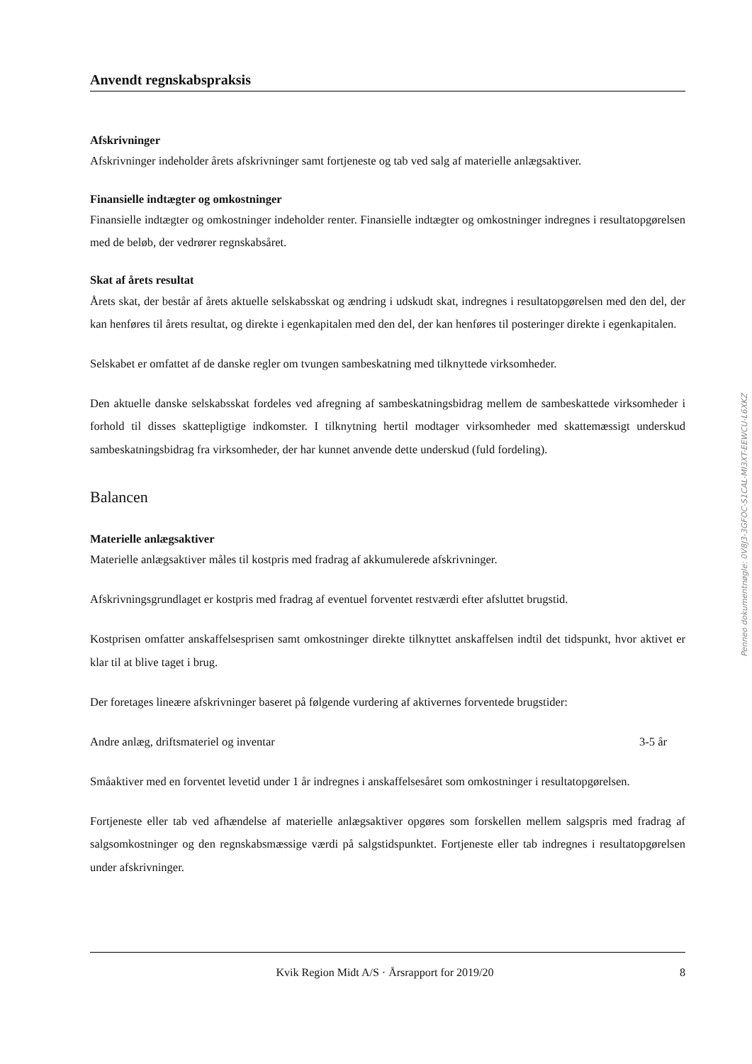Anvendt regnskabspraksis
Afskrivninger
Afskrivninger indeholder årets afskrivninger samt fortjeneste og tab ved salg af materielle anlægsaktiver.
Finansielle indtægter og omkostninger
Finansielle indtægter og omkostninger indeholder renter. Finansielle indtægter og omkostninger indregnes i resultatopgørelsen med de beløb, der vedrører regnskabsåret.
Skat af årets resultat
Årets skat, der består af årets aktuelle selskabsskat og ændring i udskudt skat, indregnes i resultatopgørelsen med den del, der kan henføres til årets resultat, og direkte i egenkapitalen med den del, der kan henføres til posteringer direkte i egenkapitalen.
Selskabet er omfattet af de danske regler om tvungen sambeskatning med tilknyttede virksomheder.
Den aktuelle danske selskabsskat fordeles ved afregning af sambeskatningsbidrag mellem de sambeskattede virksomheder i forhold til disses skattepligtige indkomster. I tilknytning hertil modtager virksomheder med skattemæssigt underskud sambeskatningsbidrag fra virksomheder, der har kunnet anvende dette underskud (fuld fordeling).
Balancen
Materielle anlægsaktiver
Materielle anlægsaktiver måles til kostpris med fradrag af akkumulerede afskrivninger.
Afskrivningsgrundlaget er kostpris med fradrag af eventuel forventet restværdi efter afsluttet brugstid.
Kostprisen omfatter anskaffelsesprisen samt omkostninger direkte tilknyttet anskaffelsen indtil det tidspunkt, hvor aktivet er klar til at blive taget i brug.
Der foretages lineære afskrivninger baseret på følgende vurdering af aktivernes forventede brugstider:
Andre anlæg, driftsmateriel og inventar 3-5 år
Småaktiver med en forventet levetid under 1 år indregnes i anskaffelsesåret som omkostninger i resultatopgørelsen.
Fortjeneste eller tab ved afhændelse af materielle anlægsaktiver opgøres som forskellen mellem salgspris med fradrag af salgsomkostninger og den regnskabsmæssige værdi på salgstidspunktet. Fortjeneste eller tab indregnes i resultatopgørelsen under afskrivninger.
Penneo dokumentnøgle: 0V8J3-3GFOC-S1CAL-MI3XT-EEWCU-L6XKZ
Kvik Region Midt A/S · Årsrapport for 2019/20 8